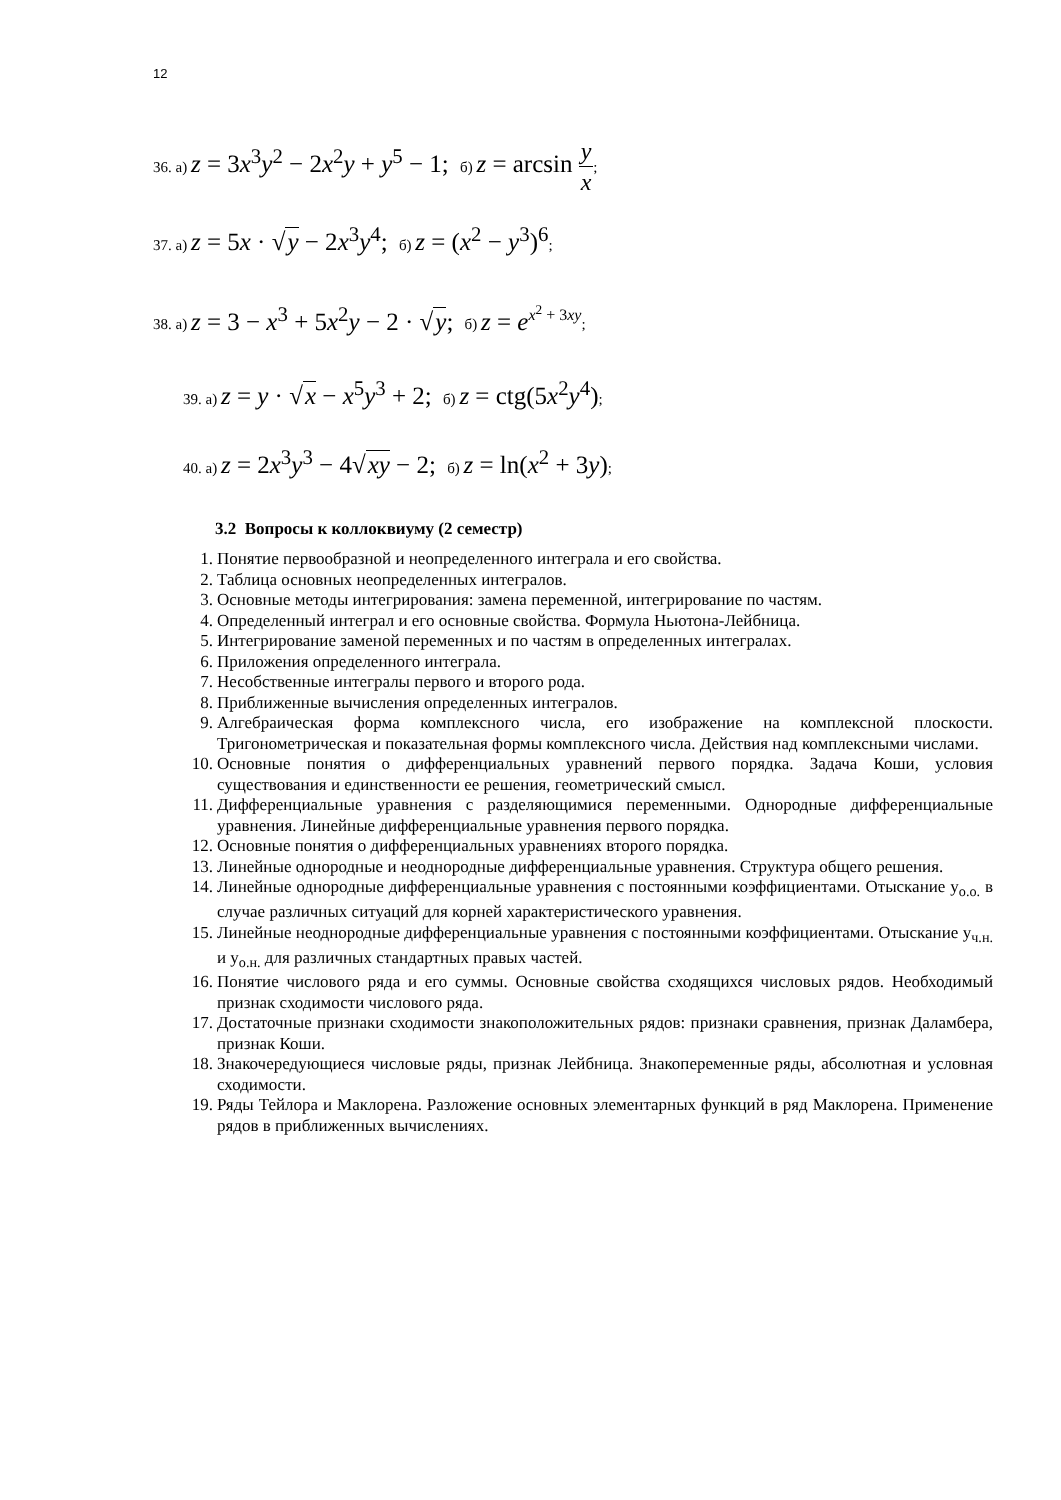12
36. а) z = 3x<sup>3</sup>y<sup>2</sup> − 2x<sup>2</sup>y + y<sup>5</sup> − 1; б) z = arcsin y x;
37. а) z = 5x · √y − 2x<sup>3</sup>y<sup>4</sup>; б) z = (x<sup>2</sup> − y<sup>3</sup>)<sup>6</sup>;
38. а) z = 3 − x<sup>3</sup> + 5x<sup>2</sup>y − 2 · √y; б) z = e<sup>x<sup>2</sup> + 3xy</sup>;
39. а) z = y · √x − x<sup>5</sup>y<sup>3</sup> + 2; б) z = ctg(5x<sup>2</sup>y<sup>4</sup>);
40. а) z = 2x<sup>3</sup>y<sup>3</sup> − 4√xy − 2; б) z = ln(x<sup>2</sup> + 3y);
3.2 Вопросы к коллоквиуму (2 семестр)
1. Понятие первообразной и неопределенного интеграла и его свойства.
2. Таблица основных неопределенных интегралов.
3. Основные методы интегрирования: замена переменной, интегрирование по частям.
4. Определенный интеграл и его основные свойства. Формула Ньютона-Лейбница.
5. Интегрирование заменой переменных и по частям в определенных интегралах.
6. Приложения определенного интеграла.
7. Несобственные интегралы первого и второго рода.
8. Приближенные вычисления определенных интегралов.
9. Алгебраическая форма комплексного числа, его изображение на комплексной плоскости. Тригонометрическая и показательная формы комплексного числа. Действия над комплексными числами.
10. Основные понятия о дифференциальных уравнений первого порядка. Задача Коши, условия существования и единственности ее решения, геометрический смысл.
11. Дифференциальные уравнения с разделяющимися переменными. Однородные дифференциальные уравнения. Линейные дифференциальные уравнения первого порядка.
12. Основные понятия о дифференциальных уравнениях второго порядка.
13. Линейные однородные и неоднородные дифференциальные уравнения. Структура общего решения.
14. Линейные однородные дифференциальные уравнения с постоянными коэффициентами. Отыскание y<sub>о.о.</sub> в случае различных ситуаций для корней характеристического уравнения.
15. Линейные неоднородные дифференциальные уравнения с постоянными коэффициентами. Отыскание y<sub>ч.н.</sub> и y<sub>о.н.</sub> для различных стандартных правых частей.
16. Понятие числового ряда и его суммы. Основные свойства сходящихся числовых рядов. Необходимый признак сходимости числового ряда.
17. Достаточные признаки сходимости знакоположительных рядов: признаки сравнения, признак Даламбера, признак Коши.
18. Знакочередующиеся числовые ряды, признак Лейбница. Знакопеременные ряды, абсолютная и условная сходимости.
19. Ряды Тейлора и Маклорена. Разложение основных элементарных функций в ряд Маклорена. Применение рядов в приближенных вычислениях.